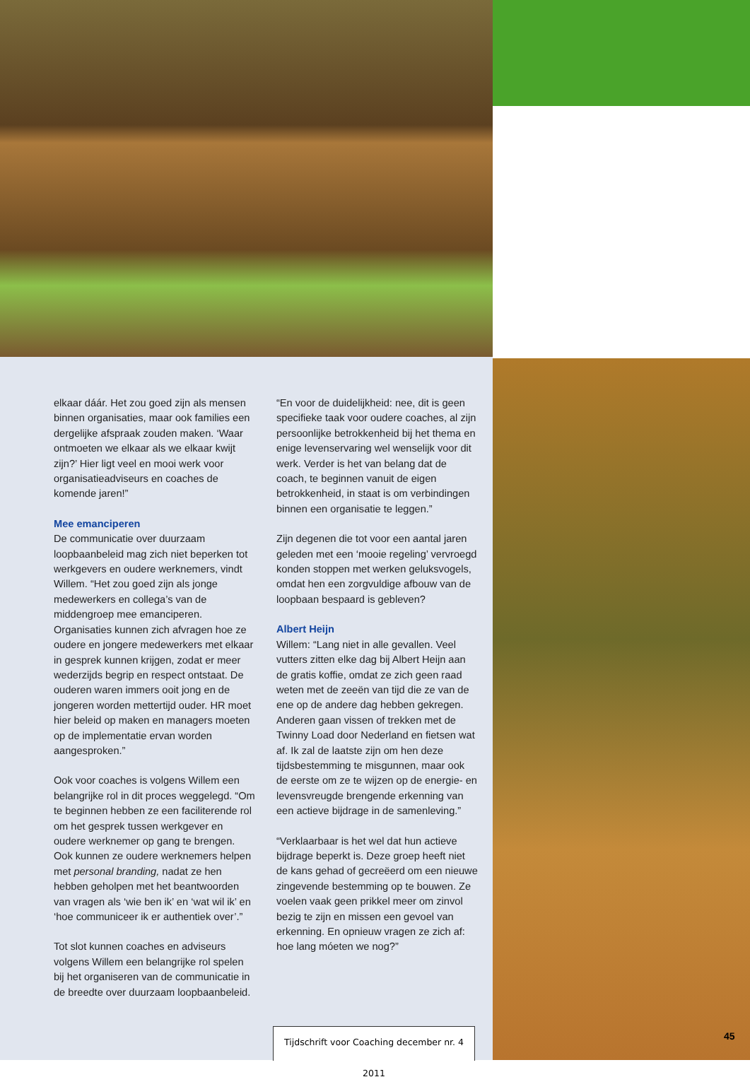elkaar dáár. Het zou goed zijn als mensen binnen organisaties, maar ook families een dergelijke afspraak zouden maken. ‘Waar ontmoeten we elkaar als we elkaar kwijt zijn?’ Hier ligt veel en mooi werk voor organisatieadviseurs en coaches de komende jaren!”
Mee emanciperen
De communicatie over duurzaam loopbaanbeleid mag zich niet beperken tot werkgevers en oudere werknemers, vindt Willem. “Het zou goed zijn als jonge medewerkers en collega’s van de middengroep mee emanciperen. Organisaties kunnen zich afvragen hoe ze oudere en jongere medewerkers met elkaar in gesprek kunnen krijgen, zodat er meer wederzijds begrip en respect ontstaat. De ouderen waren immers ooit jong en de jongeren worden mettertijd ouder. HR moet hier beleid op maken en managers moeten op de implementatie ervan worden aangesproken.”
Ook voor coaches is volgens Willem een belangrijke rol in dit proces weggelegd. “Om te beginnen hebben ze een faciliterende rol om het gesprek tussen werkgever en oudere werknemer op gang te brengen. Ook kunnen ze oudere werknemers helpen met personal branding, nadat ze hen hebben geholpen met het beantwoorden van vragen als ‘wie ben ik’ en ‘wat wil ik’ en ‘hoe communiceer ik er authentiek over’.”
Tot slot kunnen coaches en adviseurs volgens Willem een belangrijke rol spelen bij het organiseren van de communicatie in de breedte over duurzaam loopbaanbeleid.
“En voor de duidelijkheid: nee, dit is geen specifieke taak voor oudere coaches, al zijn persoonlijke betrokkenheid bij het thema en enige levenservaring wel wenselijk voor dit werk. Verder is het van belang dat de coach, te beginnen vanuit de eigen betrokkenheid, in staat is om verbindingen binnen een organisatie te leggen.”
Zijn degenen die tot voor een aantal jaren geleden met een ‘mooie regeling’ vervroegd konden stoppen met werken geluksvogels, omdat hen een zorgvuldige afbouw van de loopbaan bespaard is gebleven?
Albert Heijn
Willem: “Lang niet in alle gevallen. Veel vutters zitten elke dag bij Albert Heijn aan de gratis koffie, omdat ze zich geen raad weten met de zeeën van tijd die ze van de ene op de andere dag hebben gekregen. Anderen gaan vissen of trekken met de Twinny Load door Nederland en fietsen wat af. Ik zal de laatste zijn om hen deze tijdsbestemming te misgunnen, maar ook de eerste om ze te wijzen op de energie- en levensvreugde brengende erkenning van een actieve bijdrage in de samenleving.”
“Verklaarbaar is het wel dat hun actieve bijdrage beperkt is. Deze groep heeft niet de kans gehad of gecreëerd om een nieuwe zingevende bestemming op te bouwen. Ze voelen vaak geen prikkel meer om zinvol bezig te zijn en missen een gevoel van erkenning. En opnieuw vragen ze zich af: hoe lang móeten we nog?”
Tijdschrift voor Coaching december nr. 4 2011
45